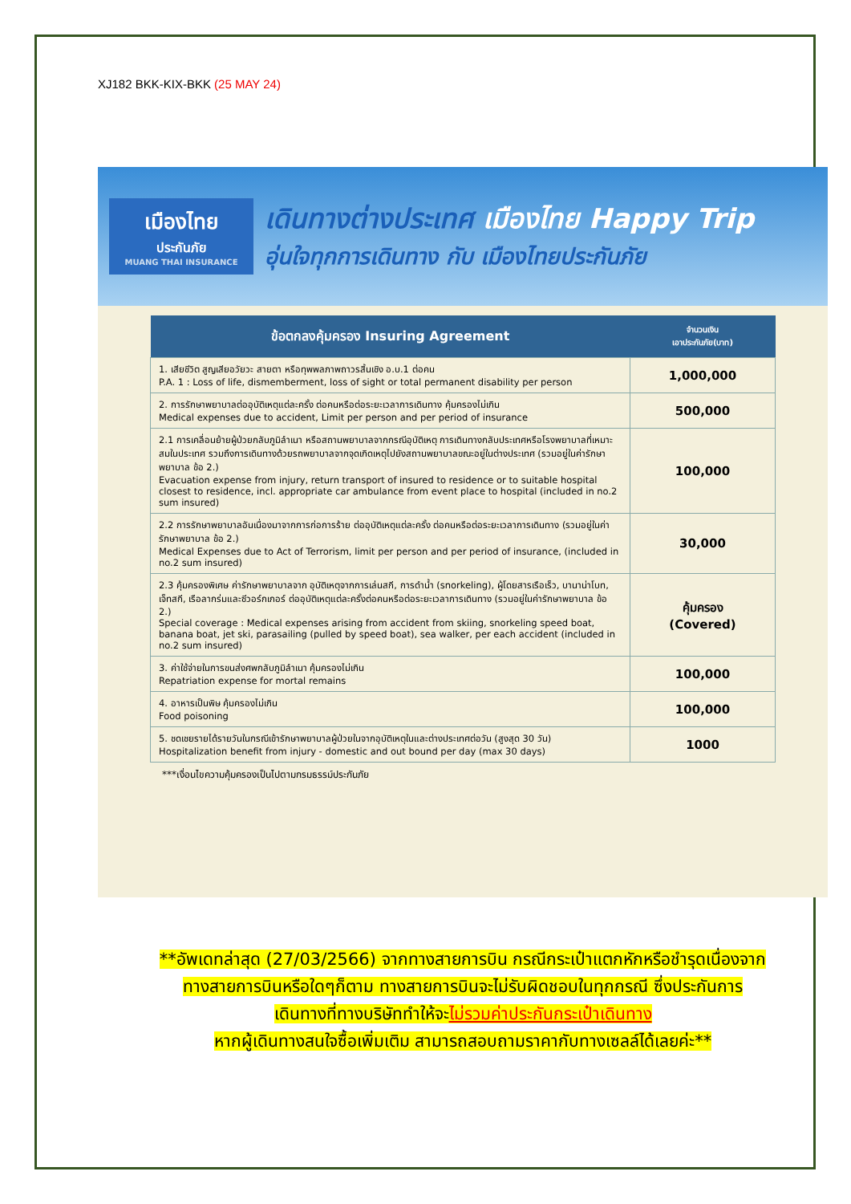XJ182 BKK-KIX-BKK (25 MAY 24)
เมืองไทย
ประกันภัย
MUANG THAI INSURANCE
เดินทางต่างประเทศ เมืองไทย Happy Trip
อุ่นใจทุกการเดินทาง กับ เมืองไทยประกันภัย
| ข้อตกลงคุ้มครอง Insuring Agreement | จำนวนเงิน เอาประกันภัย(บาท) |
| --- | --- |
| 1. เสียชีวิต สูญเสียอวัยวะ สายตา หรือทุพพลภาพถาวรสิ้นเชิง อ.บ.1 ต่อคน P.A. 1 : Loss of life, dismemberment, loss of sight or total permanent disability per person | 1,000,000 |
| 2. การรักษาพยาบาลต่ออุบัติเหตุแต่ละครั้ง ต่อคนหรือต่อระยะเวลาการเดินทาง คุ้มครองไม่เกิน Medical expenses due to accident, Limit per person and per period of insurance | 500,000 |
| 2.1 การเคลื่อนย้ายผู้ป่วยกลับภูมิลำเนา หรือสถานพยาบาลจากกรณีอุบัติเหตุ การเดินทางกลับประเทศหรือโรงพยาบาลที่เหมาะสมในประเทศ รวมถึงการเดินทางด้วยรถพยาบาลจากจุดเกิดเหตุไปยังสถานพยาบาลขณะอยู่ในต่างประเทศ (รวมอยู่ในค่ารักษาพยาบาล ข้อ 2.) Evacuation expense from injury, return transport of insured to residence or to suitable hospital closest to residence, incl. appropriate car ambulance from event place to hospital (included in no.2 sum insured) | 100,000 |
| 2.2 การรักษาพยาบาลอันเนื่องมาจากการก่อการร้าย ต่ออุบัติเหตุแต่ละครั้ง ต่อคนหรือต่อระยะเวลาการเดินทาง (รวมอยู่ในค่ารักษาพยาบาล ข้อ 2.) Medical Expenses due to Act of Terrorism, limit per person and per period of insurance, (included in no.2 sum insured) | 30,000 |
| 2.3 คุ้มครองพิเศษ ค่ารักษาพยาบาลจาก อุบัติเหตุจากการเล่นสกี, การดำน้ำ (snorkeling), ผู้โดยสารเรือเร็ว, บานาน่าโบท, เจ็ทสกี, เรือลากร่มและซีวอร์กเกอร์ ต่ออุบัติเหตุแต่ละครั้งต่อคนหรือต่อระยะเวลาการเดินทาง (รวมอยู่ในค่ารักษาพยาบาล ข้อ 2.) Special coverage : Medical expenses arising from accident from skiing, snorkeling speed boat, banana boat, jet ski, parasailing (pulled by speed boat), sea walker, per each accident (included in no.2 sum insured) | คุ้มครอง (Covered) |
| 3. ค่าใช้จ่ายในการขนส่งศพกลับภูมิลำเนา คุ้มครองไม่เกิน Repatriation expense for mortal remains | 100,000 |
| 4. อาหารเป็นพิษ คุ้มครองไม่เกิน Food poisoning | 100,000 |
| 5. ชดเชยรายได้รายวันในกรณีเข้ารักษาพยาบาลผู้ป่วยในจากอุบัติเหตุในและต่างประเทศต่อวัน (สูงสุด 30 วัน) Hospitalization benefit from injury - domestic and out bound per day (max 30 days) | 1000 |
***เงื่อนไขความคุ้มครองเป็นไปตามกรมธรรม์ประกันภัย
**อัพเดทล่าสุด (27/03/2566) จากทางสายการบิน กรณีกระเป๋าแตกหักหรือชำรุดเนื่องจาก
ทางสายการบินหรือใดๆก็ตาม ทางสายการบินจะไม่รับผิดชอบในทุกกรณี ซึ่งประกันการ
เดินทางที่ทางบริษัททำให้จะไม่รวมค่าประกันกระเป๋าเดินทาง
หากผู้เดินทางสนใจซื้อเพิ่มเติม สามารถสอบถามราคากับทางเซลล์ได้เลยค่ะ**